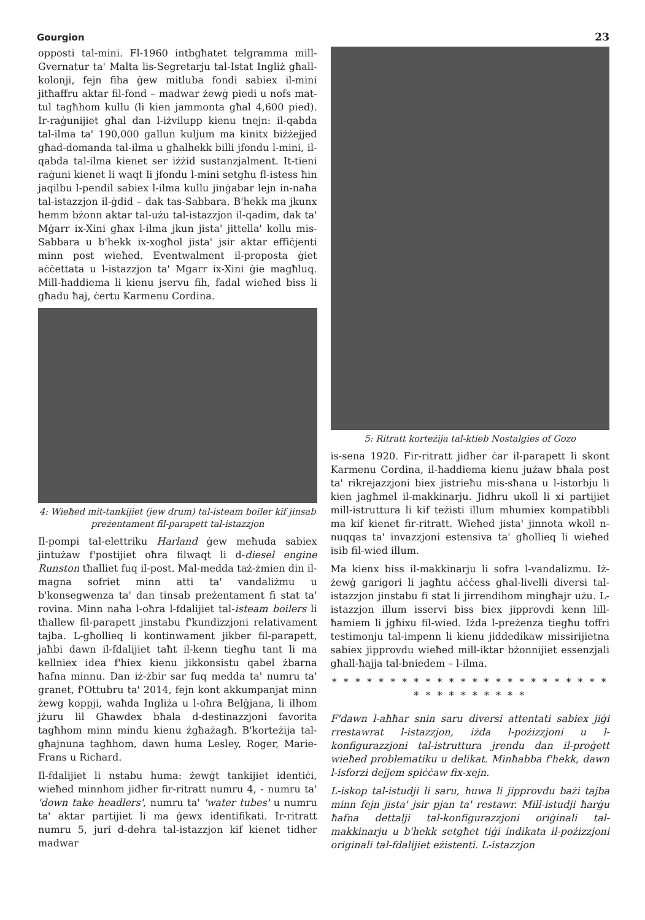Gourgion 23
opposti tal-mini. Fl-1960 intbgħatet telgramma mill-Gvernatur ta' Malta lis-Segretarju tal-Istat Ingliż għall-kolonji, fejn fiha ġew mitluba fondi sabiex il-mini jitħaffru aktar fil-fond – madwar żewġ piedi u nofs mat-tul tagħhom kullu (li kien jammonta għal 4,600 pied). Ir-raġunijiet għal dan l-iżvilupp kienu tnejn: il-qabda tal-ilma ta' 190,000 gallun kuljum ma kinitx biżżejjed għad-domanda tal-ilma u għalhekk billi jfondu l-mini, il-qabda tal-ilma kienet ser iżżid sustanzjalment. It-tieni raġuni kienet li waqt li jfondu l-mini setgħu fl-istess ħin jaqilbu l-pendil sabiex l-ilma kullu jinġabar lejn in-naħa tal-istazzjon il-ġdid – dak tas-Sabbara. B'hekk ma jkunx hemm bżonn aktar tal-użu tal-istazzjon il-qadim, dak ta' Mġarr ix-Xini għax l-ilma jkun jista' jittella' kollu mis-Sabbara u b'hekk ix-xogħol jista' jsir aktar effiċjenti minn post wieħed. Eventwalment il-proposta ġiet aċċettata u l-istazzjon ta' Mgarr ix-Xini ġie magħluq. Mill-ħaddiema li kienu jservu fih, fadal wieħed biss li għadu ħaj, ċertu Karmenu Cordina.
4: Wieħed mit-tankijiet (jew drum) tal-isteam boiler kif jinsab preżentament fil-parapett tal-istazzjon
Il-pompi tal-elettriku Harland ġew meħuda sabiex jintużaw f'postijiet oħra filwaqt li d-diesel engine Runston tħalliet fuq il-post. Mal-medda taż-żmien din il-magna sofriet minn atti ta' vandaliżmu u b'konsegwenza ta' dan tinsab preżentament fi stat ta' rovina. Minn naħa l-oħra l-fdalijiet tal-isteam boilers li tħallew fil-parapett jinstabu f'kundizzjoni relativament tajba. L-għollieq li kontinwament jikber fil-parapett, jaħbi dawn il-fdalijiet taħt il-kenn tiegħu tant li ma kellniex idea f'hiex kienu jikkonsistu qabel żbarna ħafna minnu. Dan iż-żbir sar fuq medda ta' numru ta' granet, f'Ottubru ta' 2014, fejn kont akkumpanjat minn żewg koppji, waħda Ingliża u l-oħra Belġjana, li ilhom jżuru lil Għawdex bħala d-destinazzjoni favorita tagħhom minn mindu kienu żgħażagħ. B'korteżija tal-għajnuna tagħhom, dawn huma Lesley, Roger, Marie-Frans u Richard.
Il-fdalijiet li nstabu huma: żewġt tankijiet identiċi, wieħed minnhom jidher fir-ritratt numru 4, - numru ta' 'down take headlers', numru ta' 'water tubes' u numru ta' aktar partijiet li ma ġewx identifikati. Ir-ritratt numru 5, juri d-dehra tal-istazzjon kif kienet tidher madwar
5: Ritratt korteżija tal-ktieb Nostalgies of Gozo
is-sena 1920. Fir-ritratt jidher ċar il-parapett li skont Karmenu Cordina, il-ħaddiema kienu jużaw bħala post ta' rikrejazzjoni biex jistrieħu mis-sħana u l-istorbju li kien jagħmel il-makkinarju. Jidhru ukoll li xi partijiet mill-istruttura li kif teżisti illum mhumiex kompatibbli ma kif kienet fir-ritratt. Wieħed jista' jinnota wkoll n-nuqqas ta' invazzjoni estensiva ta' għollieq li wieħed isib fil-wied illum.
Ma kienx biss il-makkinarju li sofra l-vandalizmu. Iż-żewġ garigori li jagħtu aċċess għal-livelli diversi tal-istazzjon jinstabu fi stat li jirrendihom mingħajr użu. L-istazzjon illum isservi biss biex jipprovdi kenn lill-ħamiem li jgħixu fil-wied. Iżda l-preżenza tiegħu toffri testimonju tal-impenn li kienu jiddedikaw missirijietna sabiex jipprovdu wieħed mill-iktar bżonnijiet essenzjali għall-ħajja tal-bniedem – l-ilma.
* * * * * * * * * * * * * * * * * * * * * * * * * * * * * * * * * *
F'dawn l-aħħar snin saru diversi attentati sabiex jiġi rrestawrat l-istazzjon, iżda l-pożizzjoni u l-konfigurazzjoni tal-istruttura jrendu dan il-proġett wieħed problematiku u delikat. Minħabba f'hekk, dawn l-isforzi dejjem spiċċaw fix-xejn.
L-iskop tal-istudji li saru, huwa li jipprovdu bażi tajba minn fejn jista' jsir pjan ta' restawr. Mill-istudji ħarġu ħafna dettalji tal-konfigurazzjoni oriġinali tal-makkinarju u b'hekk setgħet tiġi indikata il-pożizzjoni originali tal-fdalijiet eżistenti. L-istazzjon